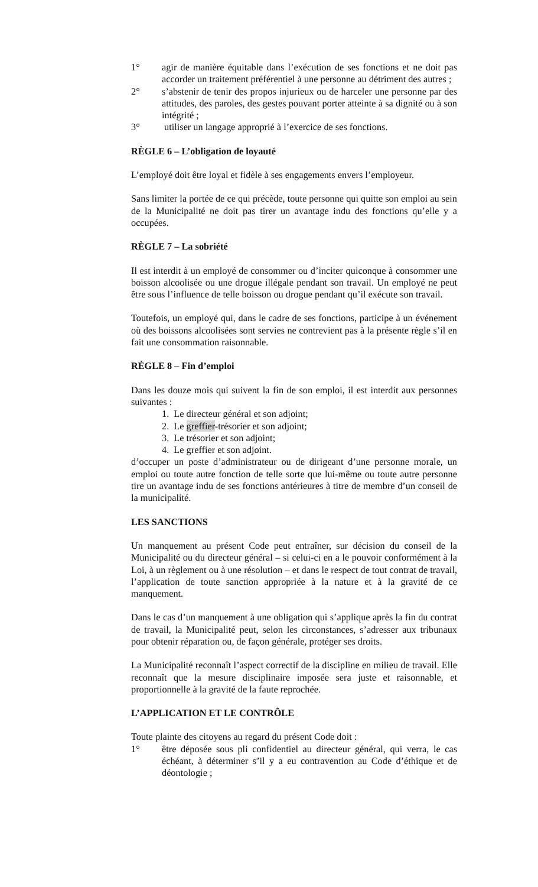1° agir de manière équitable dans l’exécution de ses fonctions et ne doit pas accorder un traitement préférentiel à une personne au détriment des autres ;
2° s’abstenir de tenir des propos injurieux ou de harceler une personne par des attitudes, des paroles, des gestes pouvant porter atteinte à sa dignité ou à son intégrité ;
3° utiliser un langage approprié à l’exercice de ses fonctions.
RÈGLE 6 – L’obligation de loyauté
L’employé doit être loyal et fidèle à ses engagements envers l’employeur.
Sans limiter la portée de ce qui précède, toute personne qui quitte son emploi au sein de la Municipalité ne doit pas tirer un avantage indu des fonctions qu’elle y a occupées.
RÈGLE 7 – La sobriété
Il est interdit à un employé de consommer ou d’inciter quiconque à consommer une boisson alcoolisée ou une drogue illégale pendant son travail. Un employé ne peut être sous l’influence de telle boisson ou drogue pendant qu’il exécute son travail.
Toutefois, un employé qui, dans le cadre de ses fonctions, participe à un événement où des boissons alcoolisées sont servies ne contrevient pas à la présente règle s’il en fait une consommation raisonnable.
RÈGLE 8 – Fin d’emploi
Dans les douze mois qui suivent la fin de son emploi, il est interdit aux personnes suivantes :
1. Le directeur général et son adjoint;
2. Le greffier-trésorier et son adjoint;
3. Le trésorier et son adjoint;
4. Le greffier et son adjoint.
d’occuper un poste d’administrateur ou de dirigeant d’une personne morale, un emploi ou toute autre fonction de telle sorte que lui-même ou toute autre personne tire un avantage indu de ses fonctions antérieures à titre de membre d’un conseil de la municipalité.
LES SANCTIONS
Un manquement au présent Code peut entraîner, sur décision du conseil de la Municipalité ou du directeur général – si celui-ci en a le pouvoir conformément à la Loi, à un règlement ou à une résolution – et dans le respect de tout contrat de travail, l’application de toute sanction appropriée à la nature et à la gravité de ce manquement.
Dans le cas d’un manquement à une obligation qui s’applique après la fin du contrat de travail, la Municipalité peut, selon les circonstances, s’adresser aux tribunaux pour obtenir réparation ou, de façon générale, protéger ses droits.
La Municipalité reconnaît l’aspect correctif de la discipline en milieu de travail. Elle reconnaît que la mesure disciplinaire imposée sera juste et raisonnable, et proportionnelle à la gravité de la faute reprochée.
L’APPLICATION ET LE CONTRÔLE
Toute plainte des citoyens au regard du présent Code doit :
1° être déposée sous pli confidentiel au directeur général, qui verra, le cas échéant, à déterminer s’il y a eu contravention au Code d’éthique et de déontologie ;